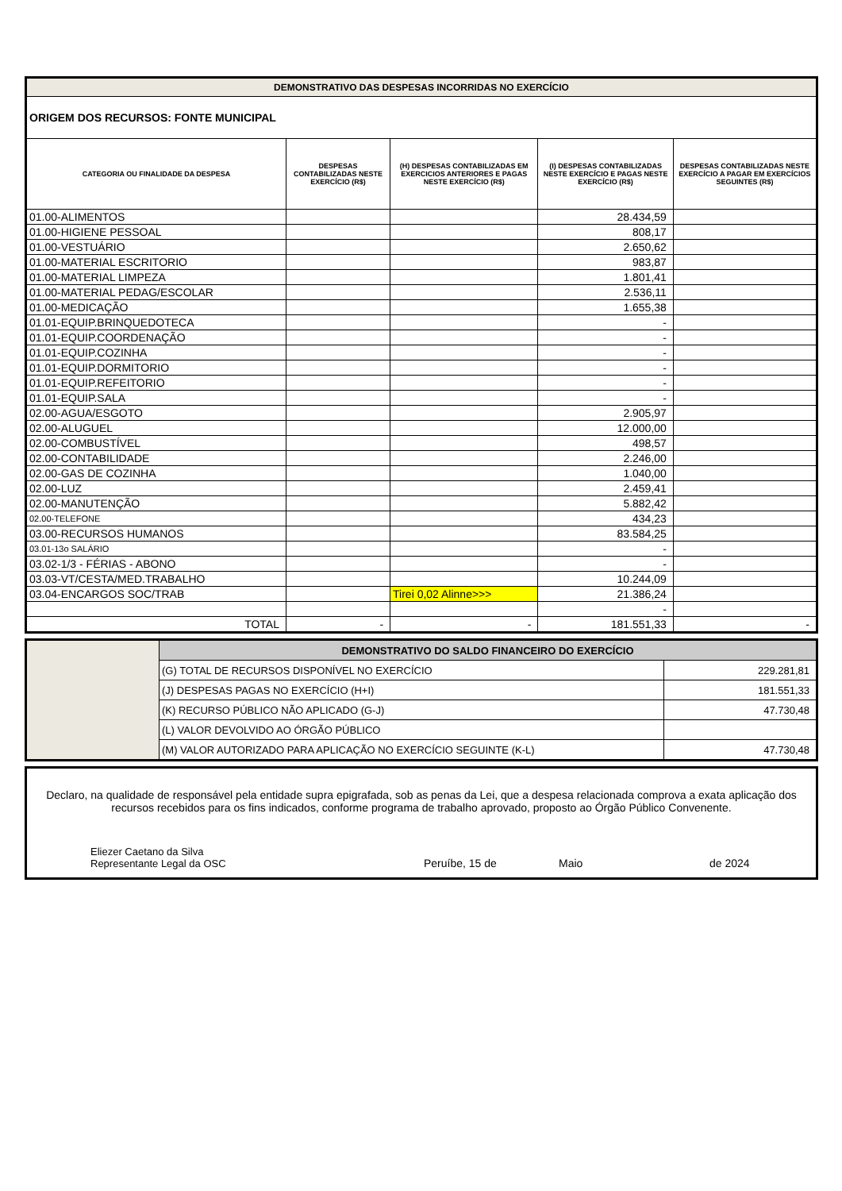| DEMONSTRATIVO DAS DESPESAS INCORRIDAS NO EXERCÍCIO | | | | |
| ORIGEM DOS RECURSOS: FONTE MUNICIPAL | | | | |
| CATEGORIA OU FINALIDADE DA DESPESA | DESPESAS CONTABILIZADAS NESTE EXERCÍCIO (R$) | (H) DESPESAS CONTABILIZADAS EM EXERCICIOS ANTERIORES E PAGAS NESTE EXERCÍCIO (R$) | (I) DESPESAS CONTABILIZADAS NESTE EXERCÍCIO E PAGAS NESTE EXERCÍCIO (R$) | DESPESAS CONTABILIZADAS NESTE EXERCÍCIO A PAGAR EM EXERCÍCIOS SEGUINTES (R$) |
| 01.00-ALIMENTOS | | | 28.434,59 | |
| 01.00-HIGIENE PESSOAL | | | 808,17 | |
| 01.00-VESTUÁRIO | | | 2.650,62 | |
| 01.00-MATERIAL ESCRITORIO | | | 983,87 | |
| 01.00-MATERIAL LIMPEZA | | | 1.801,41 | |
| 01.00-MATERIAL PEDAG/ESCOLAR | | | 2.536,11 | |
| 01.00-MEDICAÇÃO | | | 1.655,38 | |
| 01.01-EQUIP.BRINQUEDOTECA | | | - | |
| 01.01-EQUIP.COORDENAÇÃO | | | - | |
| 01.01-EQUIP.COZINHA | | | - | |
| 01.01-EQUIP.DORMITORIO | | | - | |
| 01.01-EQUIP.REFEITORIO | | | - | |
| 01.01-EQUIP.SALA | | | - | |
| 02.00-AGUA/ESGOTO | | | 2.905,97 | |
| 02.00-ALUGUEL | | | 12.000,00 | |
| 02.00-COMBUSTÍVEL | | | 498,57 | |
| 02.00-CONTABILIDADE | | | 2.246,00 | |
| 02.00-GAS DE COZINHA | | | 1.040,00 | |
| 02.00-LUZ | | | 2.459,41 | |
| 02.00-MANUTENÇÃO | | | 5.882,42 | |
| 02.00-TELEFONE | | | 434,23 | |
| 03.00-RECURSOS HUMANOS | | | 83.584,25 | |
| 03.01-13o SALÁRIO | | | - | |
| 03.02-1/3 - FÉRIAS - ABONO | | | - | |
| 03.03-VT/CESTA/MED.TRABALHO | | | 10.244,09 | |
| 03.04-ENCARGOS SOC/TRAB | | Tirei 0,02 Alinne>>> | 21.386,24 | |
| | | | - | |
| TOTAL | - | - | 181.551,33 | - |
| | DEMONSTRATIVO DO SALDO FINANCEIRO DO EXERCÍCIO | |
| | (G) TOTAL DE RECURSOS DISPONÍVEL NO EXERCÍCIO | 229.281,81 |
| | (J) DESPESAS PAGAS NO EXERCÍCIO (H+I) | 181.551,33 |
| | (K) RECURSO PÚBLICO NÃO APLICADO (G-J) | 47.730,48 |
| | (L) VALOR DEVOLVIDO AO ÓRGÃO PÚBLICO | |
| | (M) VALOR AUTORIZADO PARA APLICAÇÃO NO EXERCÍCIO SEGUINTE (K-L) | 47.730,48 |
Declaro, na qualidade de responsável pela entidade supra epigrafada, sob as penas da Lei, que a despesa relacionada comprova a exata aplicação dos recursos recebidos para os fins indicados, conforme programa de trabalho aprovado, proposto ao Órgão Público Convenente.
Eliezer Caetano da Silva
Representante Legal da OSC
Peruíbe, 15 de
Maio
de 2024